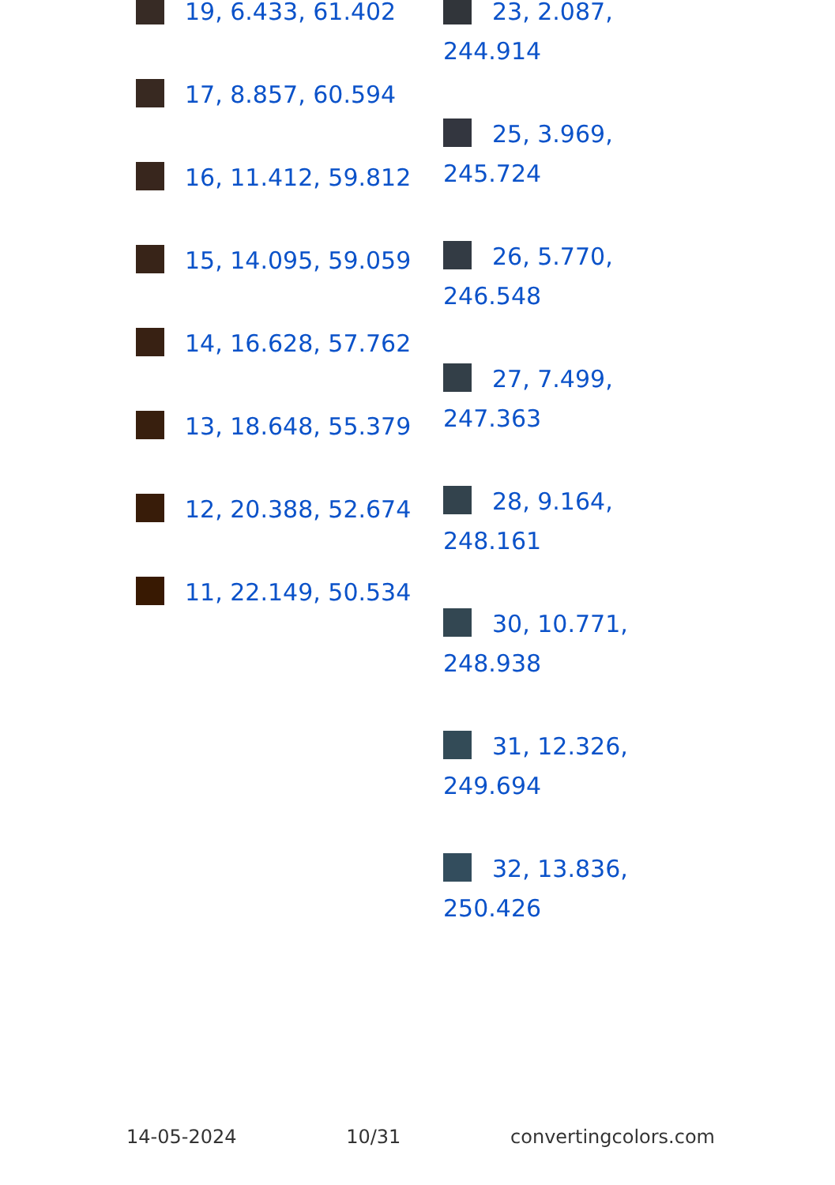19, 6.433, 61.402
17, 8.857, 60.594
16, 11.412, 59.812
15, 14.095, 59.059
14, 16.628, 57.762
13, 18.648, 55.379
12, 20.388, 52.674
11, 22.149, 50.534
23, 2.087, 244.914
25, 3.969, 245.724
26, 5.770, 246.548
27, 7.499, 247.363
28, 9.164, 248.161
30, 10.771, 248.938
31, 12.326, 249.694
32, 13.836, 250.426
14-05-2024 10/31 convertingcolors.com